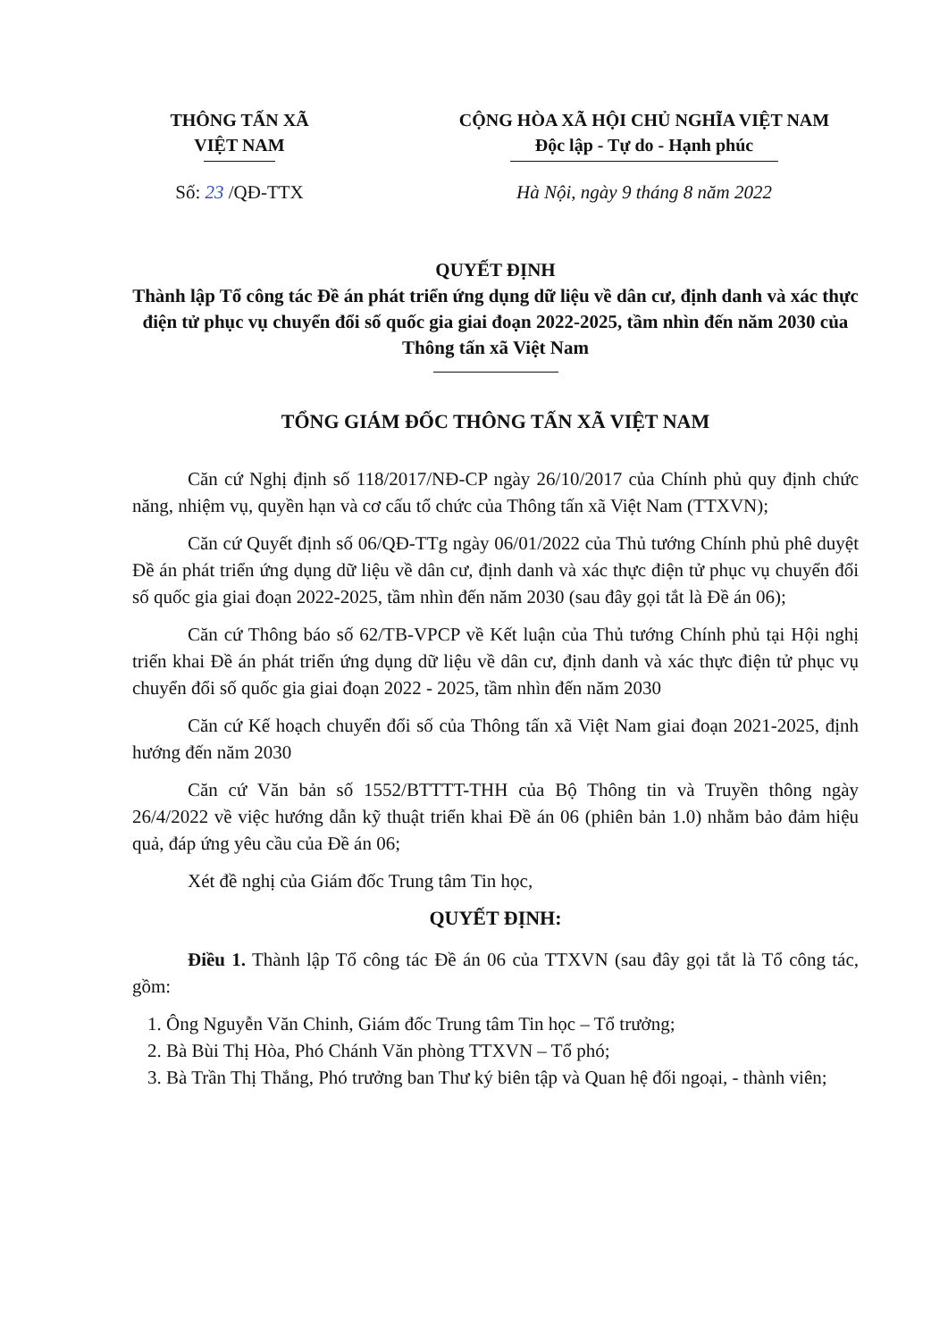THÔNG TẤN XÃ
VIỆT NAM
CỘNG HÒA XÃ HỘI CHỦ NGHĨA VIỆT NAM
Độc lập - Tự do - Hạnh phúc
Số: 23 /QĐ-TTX Hà Nội, ngày 9 tháng 8 năm 2022
QUYẾT ĐỊNH
Thành lập Tổ công tác Đề án phát triển ứng dụng dữ liệu về dân cư, định danh và xác thực điện tử phục vụ chuyển đổi số quốc gia giai đoạn 2022-2025, tầm nhìn đến năm 2030 của Thông tấn xã Việt Nam
TỔNG GIÁM ĐỐC THÔNG TẤN XÃ VIỆT NAM
Căn cứ Nghị định số 118/2017/NĐ-CP ngày 26/10/2017 của Chính phủ quy định chức năng, nhiệm vụ, quyền hạn và cơ cấu tổ chức của Thông tấn xã Việt Nam (TTXVN);
Căn cứ Quyết định số 06/QĐ-TTg ngày 06/01/2022 của Thủ tướng Chính phủ phê duyệt Đề án phát triển ứng dụng dữ liệu về dân cư, định danh và xác thực điện tử phục vụ chuyển đổi số quốc gia giai đoạn 2022-2025, tầm nhìn đến năm 2030 (sau đây gọi tắt là Đề án 06);
Căn cứ Thông báo số 62/TB-VPCP về Kết luận của Thủ tướng Chính phủ tại Hội nghị triển khai Đề án phát triển ứng dụng dữ liệu về dân cư, định danh và xác thực điện tử phục vụ chuyển đổi số quốc gia giai đoạn 2022 - 2025, tầm nhìn đến năm 2030
Căn cứ Kế hoạch chuyển đổi số của Thông tấn xã Việt Nam giai đoạn 2021-2025, định hướng đến năm 2030
Căn cứ Văn bản số 1552/BTTTT-THH của Bộ Thông tin và Truyền thông ngày 26/4/2022 về việc hướng dẫn kỹ thuật triển khai Đề án 06 (phiên bản 1.0) nhằm bảo đảm hiệu quả, đáp ứng yêu cầu của Đề án 06;
Xét đề nghị của Giám đốc Trung tâm Tin học,
QUYẾT ĐỊNH:
Điều 1. Thành lập Tổ công tác Đề án 06 của TTXVN (sau đây gọi tắt là Tổ công tác, gồm:
1. Ông Nguyễn Văn Chinh, Giám đốc Trung tâm Tin học – Tổ trưởng;
2. Bà Bùi Thị Hòa, Phó Chánh Văn phòng TTXVN – Tổ phó;
3. Bà Trần Thị Thắng, Phó trưởng ban Thư ký biên tập và Quan hệ đối ngoại, - thành viên;